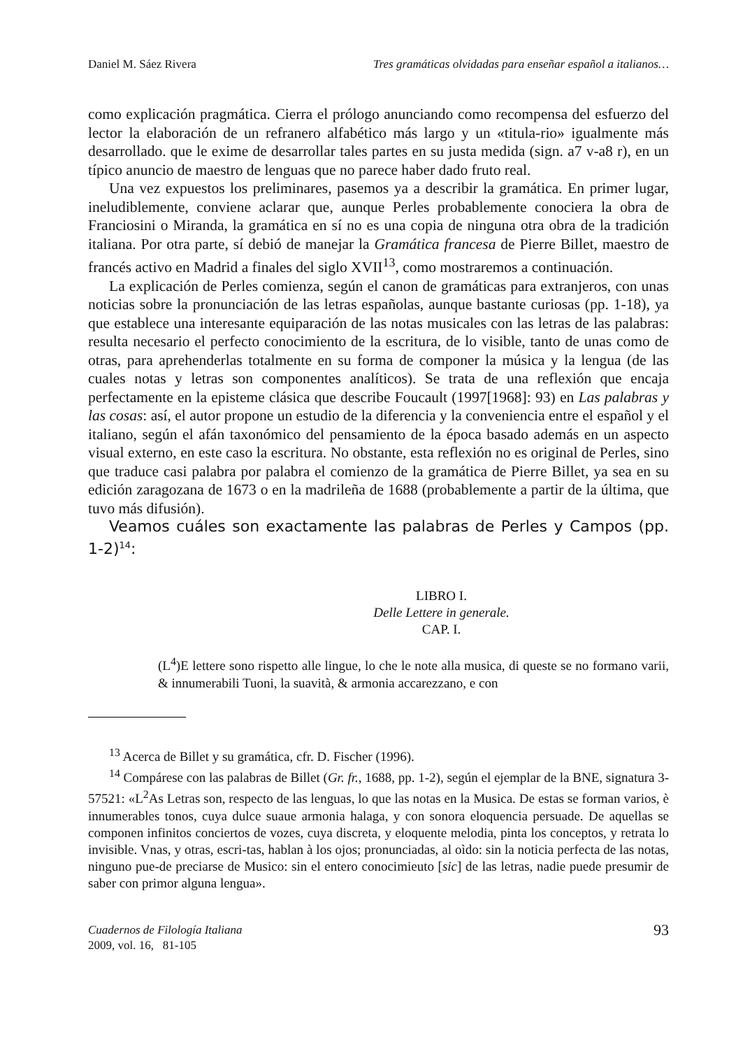Daniel M. Sáez Rivera Tres gramáticas olvidadas para enseñar español a italianos…
como explicación pragmática. Cierra el prólogo anunciando como recompensa del esfuerzo del lector la elaboración de un refranero alfabético más largo y un «titula-rio» igualmente más desarrollado. que le exime de desarrollar tales partes en su justa medida (sign. a7 v-a8 r), en un típico anuncio de maestro de lenguas que no parece haber dado fruto real.
Una vez expuestos los preliminares, pasemos ya a describir la gramática. En primer lugar, ineludiblemente, conviene aclarar que, aunque Perles probablemente conociera la obra de Franciosini o Miranda, la gramática en sí no es una copia de ninguna otra obra de la tradición italiana. Por otra parte, sí debió de manejar la Gramática francesa de Pierre Billet, maestro de francés activo en Madrid a finales del siglo XVII<sup>13</sup>, como mostraremos a continuación.
La explicación de Perles comienza, según el canon de gramáticas para extranjeros, con unas noticias sobre la pronunciación de las letras españolas, aunque bastante curiosas (pp. 1-18), ya que establece una interesante equiparación de las notas musicales con las letras de las palabras: resulta necesario el perfecto conocimiento de la escritura, de lo visible, tanto de unas como de otras, para aprehenderlas totalmente en su forma de componer la música y la lengua (de las cuales notas y letras son componentes analíticos). Se trata de una reflexión que encaja perfectamente en la episteme clásica que describe Foucault (1997[1968]: 93) en Las palabras y las cosas: así, el autor propone un estudio de la diferencia y la conveniencia entre el español y el italiano, según el afán taxonómico del pensamiento de la época basado además en un aspecto visual externo, en este caso la escritura. No obstante, esta reflexión no es original de Perles, sino que traduce casi palabra por palabra el comienzo de la gramática de Pierre Billet, ya sea en su edición zaragozana de 1673 o en la madrileña de 1688 (probablemente a partir de la última, que tuvo más difusión).
Veamos cuáles son exactamente las palabras de Perles y Campos (pp. 1-2)<sup>14</sup>:
LIBRO I.
Delle Lettere in generale.
CAP. I.
(L<sup>4</sup>)E lettere sono rispetto alle lingue, lo che le note alla musica, di queste se no formano varii, & innumerabili Tuoni, la suavità, & armonia accarezzano, e con
<sup>13</sup> Acerca de Billet y su gramática, cfr. D. Fischer (1996).
<sup>14</sup> Compárese con las palabras de Billet (Gr. fr., 1688, pp. 1-2), según el ejemplar de la BNE, signatura 3-57521: «L<sup>2</sup>As Letras son, respecto de las lenguas, lo que las notas en la Musica. De estas se forman varios, è innumerables tonos, cuya dulce suaue armonia halaga, y con sonora eloquencia persuade. De aquellas se componen infinitos conciertos de vozes, cuya discreta, y eloquente melodia, pinta los conceptos, y retrata lo invisible. Vnas, y otras, escri-tas, hablan à los ojos; pronunciadas, al oìdo: sin la noticia perfecta de las notas, ninguno pue-de preciarse de Musico: sin el entero conocimieuto [sic] de las letras, nadie puede presumir de saber con primor alguna lengua».
Cuadernos de Filología Italiana
2009, vol. 16, 81-105 93